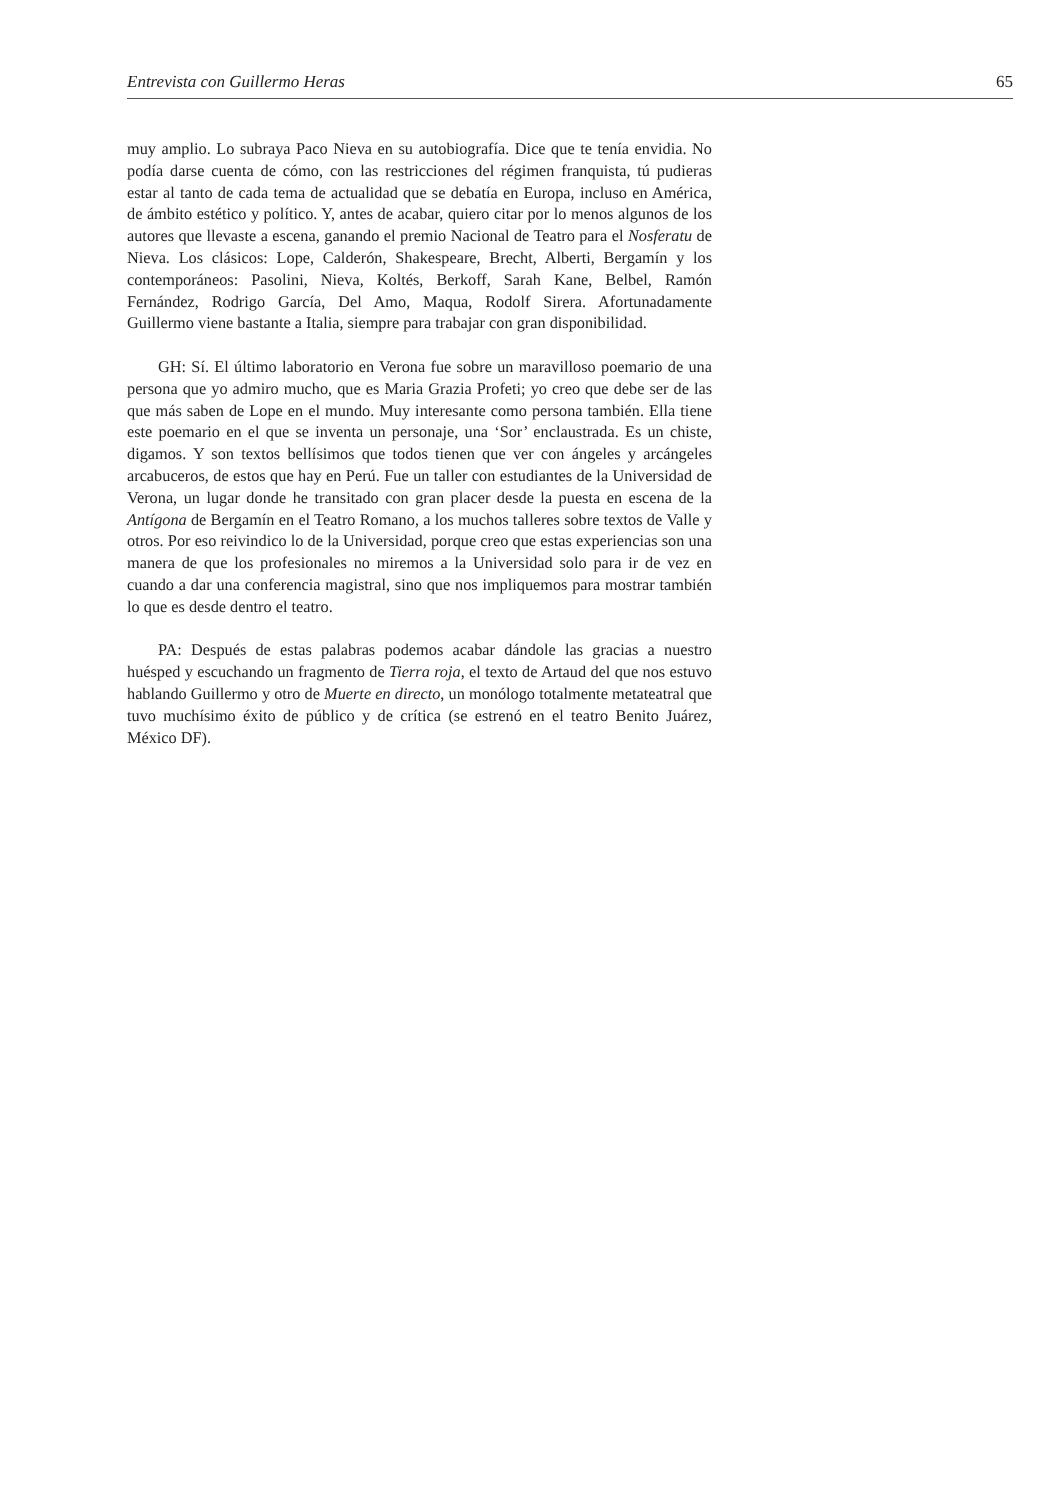Entrevista con Guillermo Heras 65
muy amplio. Lo subraya Paco Nieva en su autobiografía. Dice que te tenía envidia. No podía darse cuenta de cómo, con las restricciones del régimen franquista, tú pudieras estar al tanto de cada tema de actualidad que se debatía en Europa, incluso en América, de ámbito estético y político. Y, antes de acabar, quiero citar por lo menos algunos de los autores que llevaste a escena, ganando el premio Nacional de Teatro para el Nosferatu de Nieva. Los clásicos: Lope, Calderón, Shakespeare, Brecht, Alberti, Bergamín y los contemporáneos: Pasolini, Nieva, Koltés, Berkoff, Sarah Kane, Belbel, Ramón Fernández, Rodrigo García, Del Amo, Maqua, Rodolf Sirera. Afortunadamente Guillermo viene bastante a Italia, siempre para trabajar con gran disponibilidad.
GH: Sí. El último laboratorio en Verona fue sobre un maravilloso poemario de una persona que yo admiro mucho, que es Maria Grazia Profeti; yo creo que debe ser de las que más saben de Lope en el mundo. Muy interesante como persona también. Ella tiene este poemario en el que se inventa un personaje, una ‘Sor’ enclaustrada. Es un chiste, digamos. Y son textos bellísimos que todos tienen que ver con ángeles y arcángeles arcabuceros, de estos que hay en Perú. Fue un taller con estudiantes de la Universidad de Verona, un lugar donde he transitado con gran placer desde la puesta en escena de la Antígona de Bergamín en el Teatro Romano, a los muchos talleres sobre textos de Valle y otros. Por eso reivindico lo de la Universidad, porque creo que estas experiencias son una manera de que los profesionales no miremos a la Universidad solo para ir de vez en cuando a dar una conferencia magistral, sino que nos impliquemos para mostrar también lo que es desde dentro el teatro.
PA: Después de estas palabras podemos acabar dándole las gracias a nuestro huésped y escuchando un fragmento de Tierra roja, el texto de Artaud del que nos estuvo hablando Guillermo y otro de Muerte en directo, un monólogo totalmente metateatral que tuvo muchísimo éxito de público y de crítica (se estrenó en el teatro Benito Juárez, México DF).